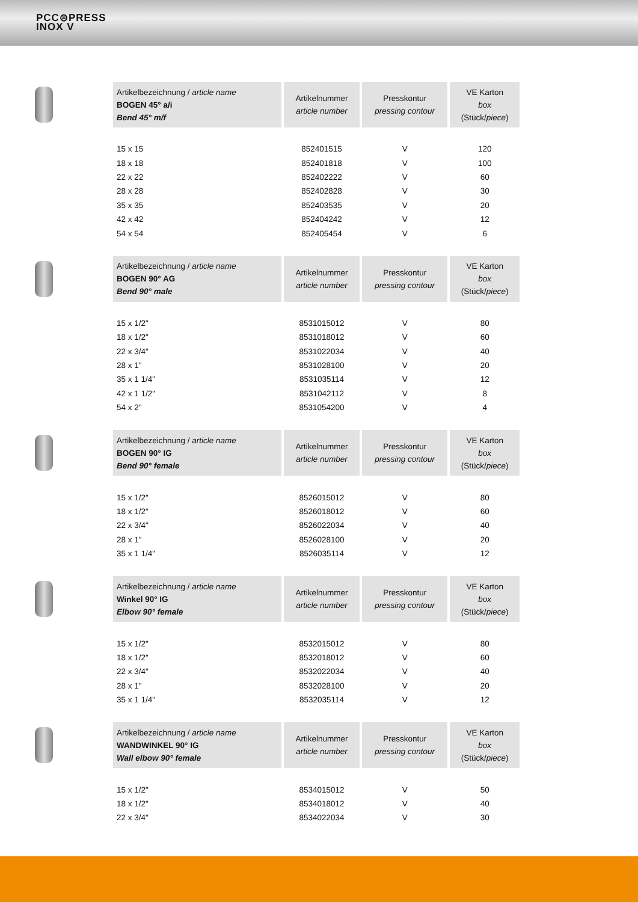PCC⊜PRESS
INOX V
| Artikelbezeichnung / article name BOGEN 45° a/i Bend 45° m/f | Artikelnummer article number | Presskontur pressing contour | VE Karton box (Stück/ piece ) |
| --- | --- | --- | --- |
| 15 x 15 | 852401515 | V | 120 |
| 18 x 18 | 852401818 | V | 100 |
| 22 x 22 | 852402222 | V | 60 |
| 28 x 28 | 852402828 | V | 30 |
| 35 x 35 | 852403535 | V | 20 |
| 42 x 42 | 852404242 | V | 12 |
| 54 x 54 | 852405454 | V | 6 |
| Artikelbezeichnung / article name BOGEN 90° AG Bend 90° male | Artikelnummer article number | Presskontur pressing contour | VE Karton box (Stück/ piece ) |
| --- | --- | --- | --- |
| 15 x 1/2" | 8531015012 | V | 80 |
| 18 x 1/2" | 8531018012 | V | 60 |
| 22 x 3/4" | 8531022034 | V | 40 |
| 28 x 1" | 8531028100 | V | 20 |
| 35 x 1 1/4" | 8531035114 | V | 12 |
| 42 x 1 1/2" | 8531042112 | V | 8 |
| 54 x 2" | 8531054200 | V | 4 |
| Artikelbezeichnung / article name BOGEN 90° IG Bend 90° female | Artikelnummer article number | Presskontur pressing contour | VE Karton box (Stück/ piece ) |
| --- | --- | --- | --- |
| 15 x 1/2" | 8526015012 | V | 80 |
| 18 x 1/2" | 8526018012 | V | 60 |
| 22 x 3/4" | 8526022034 | V | 40 |
| 28 x 1" | 8526028100 | V | 20 |
| 35 x 1 1/4" | 8526035114 | V | 12 |
| Artikelbezeichnung / article name Winkel 90° IG Elbow 90° female | Artikelnummer article number | Presskontur pressing contour | VE Karton box (Stück/ piece ) |
| --- | --- | --- | --- |
| 15 x 1/2" | 8532015012 | V | 80 |
| 18 x 1/2" | 8532018012 | V | 60 |
| 22 x 3/4" | 8532022034 | V | 40 |
| 28 x 1" | 8532028100 | V | 20 |
| 35 x 1 1/4" | 8532035114 | V | 12 |
| Artikelbezeichnung / article name WANDWINKEL 90° IG Wall elbow 90° female | Artikelnummer article number | Presskontur pressing contour | VE Karton box (Stück/ piece ) |
| --- | --- | --- | --- |
| 15 x 1/2" | 8534015012 | V | 50 |
| 18 x 1/2" | 8534018012 | V | 40 |
| 22 x 3/4" | 8534022034 | V | 30 |